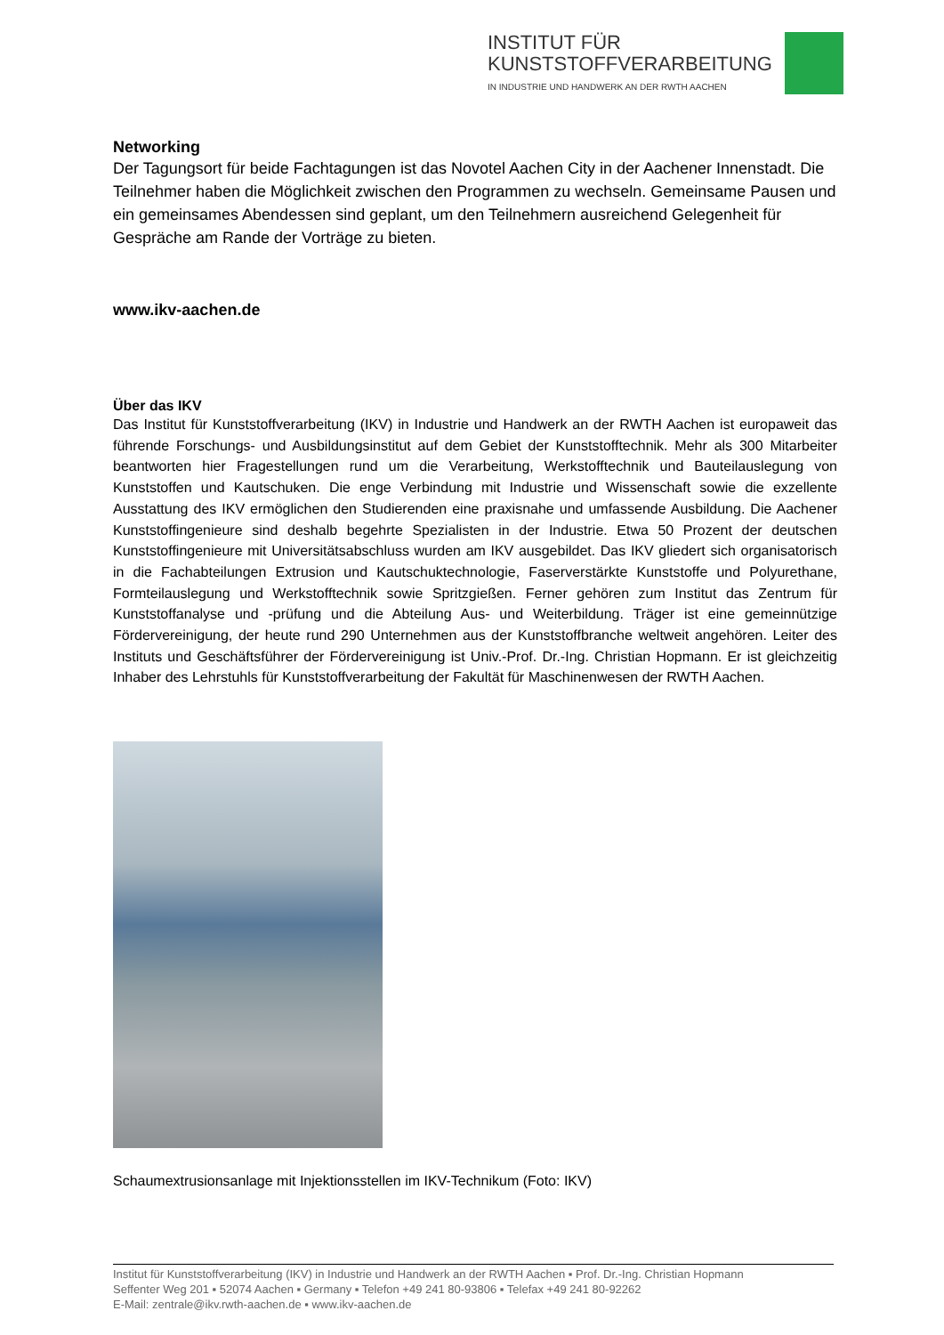INSTITUT FÜR
KUNSTSTOFFVERARBEITUNG
IN INDUSTRIE UND HANDWERK AN DER RWTH AACHEN
Networking
Der Tagungsort für beide Fachtagungen ist das Novotel Aachen City in der Aachener Innenstadt. Die Teilnehmer haben die Möglichkeit zwischen den Programmen zu wechseln. Gemeinsame Pausen und ein gemeinsames Abendessen sind geplant, um den Teilnehmern ausreichend Gelegenheit für Gespräche am Rande der Vorträge zu bieten.
www.ikv-aachen.de
Über das IKV
Das Institut für Kunststoffverarbeitung (IKV) in Industrie und Handwerk an der RWTH Aachen ist europaweit das führende Forschungs- und Ausbildungsinstitut auf dem Gebiet der Kunststofftechnik. Mehr als 300 Mitarbeiter beantworten hier Fragestellungen rund um die Verarbeitung, Werkstofftechnik und Bauteilauslegung von Kunststoffen und Kautschuken. Die enge Verbindung mit Industrie und Wissenschaft sowie die exzellente Ausstattung des IKV ermöglichen den Studierenden eine praxisnahe und umfassende Ausbildung. Die Aachener Kunststoffingenieure sind deshalb begehrte Spezialisten in der Industrie. Etwa 50 Prozent der deutschen Kunststoffingenieure mit Universitätsabschluss wurden am IKV ausgebildet. Das IKV gliedert sich organisatorisch in die Fachabteilungen Extrusion und Kautschuktechnologie, Faserverstärkte Kunststoffe und Polyurethane, Formteilauslegung und Werkstofftechnik sowie Spritzgießen. Ferner gehören zum Institut das Zentrum für Kunststoffanalyse und -prüfung und die Abteilung Aus- und Weiterbildung. Träger ist eine gemeinnützige Fördervereinigung, der heute rund 290 Unternehmen aus der Kunststoffbranche weltweit angehören. Leiter des Instituts und Geschäftsführer der Fördervereinigung ist Univ.-Prof. Dr.-Ing. Christian Hopmann. Er ist gleichzeitig Inhaber des Lehrstuhls für Kunststoffverarbeitung der Fakultät für Maschinenwesen der RWTH Aachen.
Schaumextrusionsanlage mit Injektionsstellen im IKV-Technikum (Foto: IKV)
Institut für Kunststoffverarbeitung (IKV) in Industrie und Handwerk an der RWTH Aachen ▪ Prof. Dr.-Ing. Christian Hopmann
Seffenter Weg 201 ▪ 52074 Aachen ▪ Germany ▪ Telefon +49 241 80-93806 ▪ Telefax +49 241 80-92262
E-Mail: zentrale@ikv.rwth-aachen.de ▪ www.ikv-aachen.de